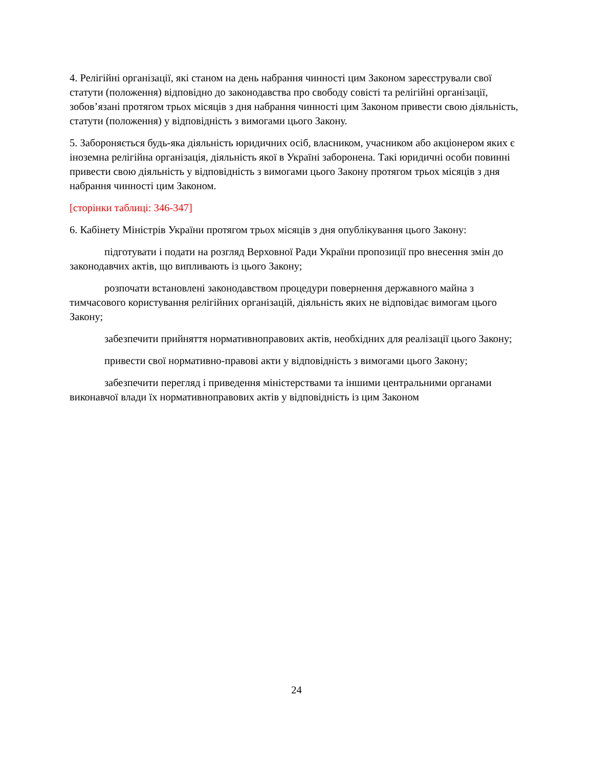4. Релігійні організації, які станом на день набрання чинності цим Законом зареєстрували свої статути (положення) відповідно до законодавства про свободу совісті та релігійні організації, зобов’язані протягом трьох місяців з дня набрання чинності цим Законом привести свою діяльність, статути (положення) у відповідність з вимогами цього Закону.
5. Забороняється будь-яка діяльність юридичних осіб, власником, учасником або акціонером яких є іноземна релігійна організація, діяльність якої в Україні заборонена. Такі юридичні особи повинні привести свою діяльність у відповідність з вимогами цього Закону протягом трьох місяців з дня набрання чинності цим Законом.
[сторінки таблиці: 346-347]
6. Кабінету Міністрів України протягом трьох місяців з дня опублікування цього Закону:
підготувати і подати на розгляд Верховної Ради України пропозиції про внесення змін до законодавчих актів, що випливають із цього Закону;
розпочати встановлені законодавством процедури повернення державного майна з тимчасового користування релігійних організацій, діяльність яких не відповідає вимогам цього Закону;
забезпечити прийняття нормативноправових актів, необхідних для реалізації цього Закону;
привести свої нормативно-правові акти у відповідність з вимогами цього Закону;
забезпечити перегляд і приведення міністерствами та іншими центральними органами виконавчої влади їх нормативноправових актів у відповідність із цим Законом
24